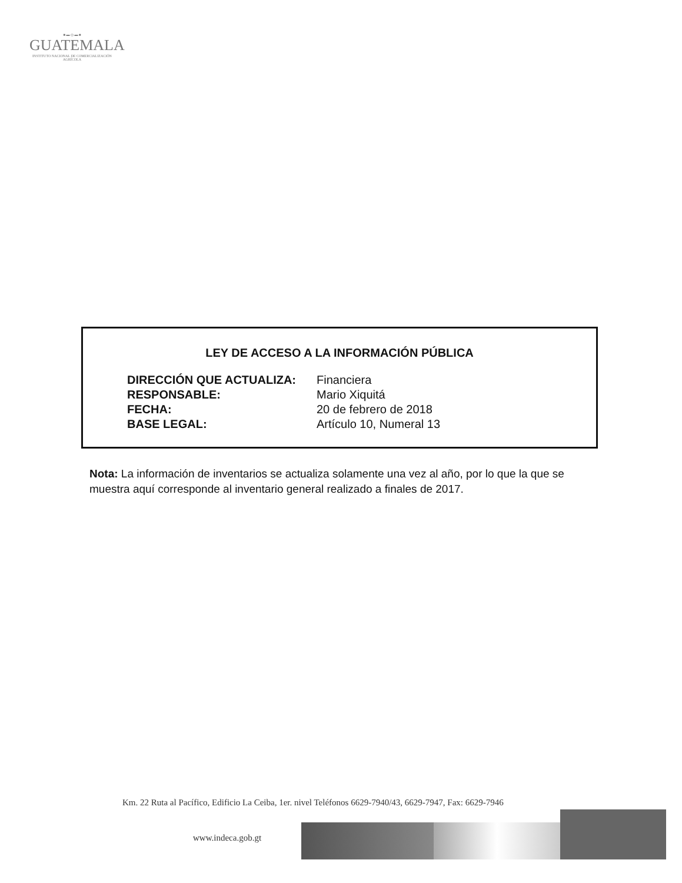■ ▬ ◎ ▬ ■
GUATEMALA
INSTITUTO NACIONAL DE COMERCIALIZACIÓN AGRÍCOLA
LEY DE ACCESO A LA INFORMACIÓN PÚBLICA
| DIRECCIÓN QUE ACTUALIZA: | Financiera |
| RESPONSABLE: | Mario Xiquitá |
| FECHA: | 20 de febrero de 2018 |
| BASE LEGAL: | Artículo 10, Numeral 13 |
Nota: La información de inventarios se actualiza solamente una vez al año, por lo que la que se muestra aquí corresponde al inventario general realizado a finales de 2017.
Km. 22 Ruta al Pacífico, Edificio La Ceiba, 1er. nivel Teléfonos 6629-7940/43, 6629-7947, Fax: 6629-7946
www.indeca.gob.gt